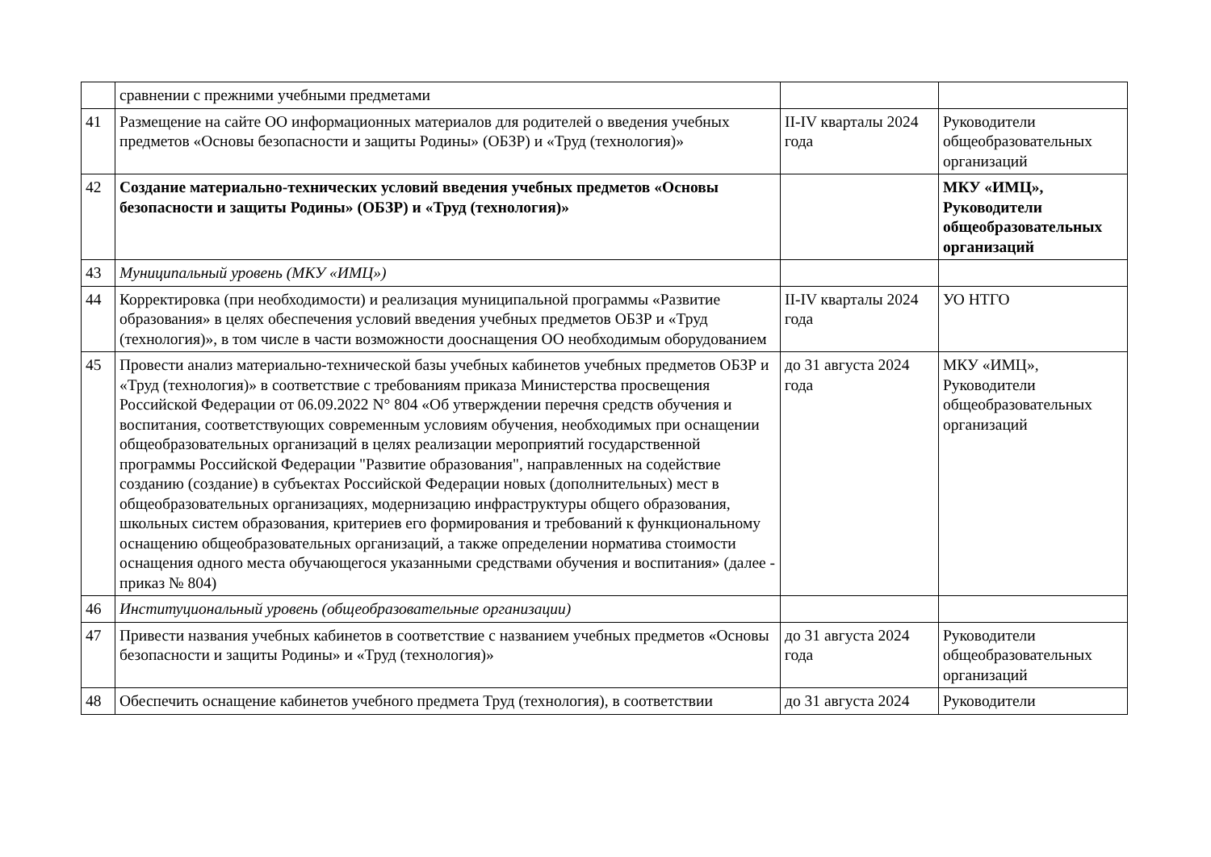| | сравнении с прежними учебными предметами | | |
| 41 | Размещение на сайте ОО информационных материалов для родителей о введения учебных предметов «Основы безопасности и защиты Родины» (ОБЗР) и «Труд (технология)» | II-IV кварталы 2024 года | Руководители общеобразовательных организаций |
| 42 | Создание материально-технических условий введения учебных предметов «Основы безопасности и защиты Родины» (ОБЗР) и «Труд (технология)» | | МКУ «ИМЦ», Руководители общеобразовательных организаций |
| 43 | Муниципальный уровень (МКУ «ИМЦ») | | |
| 44 | Корректировка (при необходимости) и реализация муниципальной программы «Развитие образования» в целях обеспечения условий введения учебных предметов ОБЗР и «Труд (технология)», в том числе в части возможности дооснащения ОО необходимым оборудованием | II-IV кварталы 2024 года | УО НТГО |
| 45 | Провести анализ материально-технической базы учебных кабинетов учебных предметов ОБЗР и «Труд (технология)» в соответствие с требованиям приказа Министерства просвещения Российской Федерации от 06.09.2022 N° 804 «Об утверждении перечня средств обучения и воспитания, соответствующих современным условиям обучения, необходимых при оснащении общеобразовательных организаций в целях реализации мероприятий государственной программы Российской Федерации "Развитие образования", направленных на содействие созданию (создание) в субъектах Российской Федерации новых (дополнительных) мест в общеобразовательных организациях, модернизацию инфраструктуры общего образования, школьных систем образования, критериев его формирования и требований к функциональному оснащению общеобразовательных организаций, а также определении норматива стоимости оснащения одного места обучающегося указанными средствами обучения и воспитания» (далее - приказ № 804) | до 31 августа 2024 года | МКУ «ИМЦ», Руководители общеобразовательных организаций |
| 46 | Институциональный уровень (общеобразовательные организации) | | |
| 47 | Привести названия учебных кабинетов в соответствие с названием учебных предметов «Основы безопасности и защиты Родины» и «Труд (технология)» | до 31 августа 2024 года | Руководители общеобразовательных организаций |
| 48 | Обеспечить оснащение кабинетов учебного предмета Труд (технология), в соответствии | до 31 августа 2024 | Руководители |